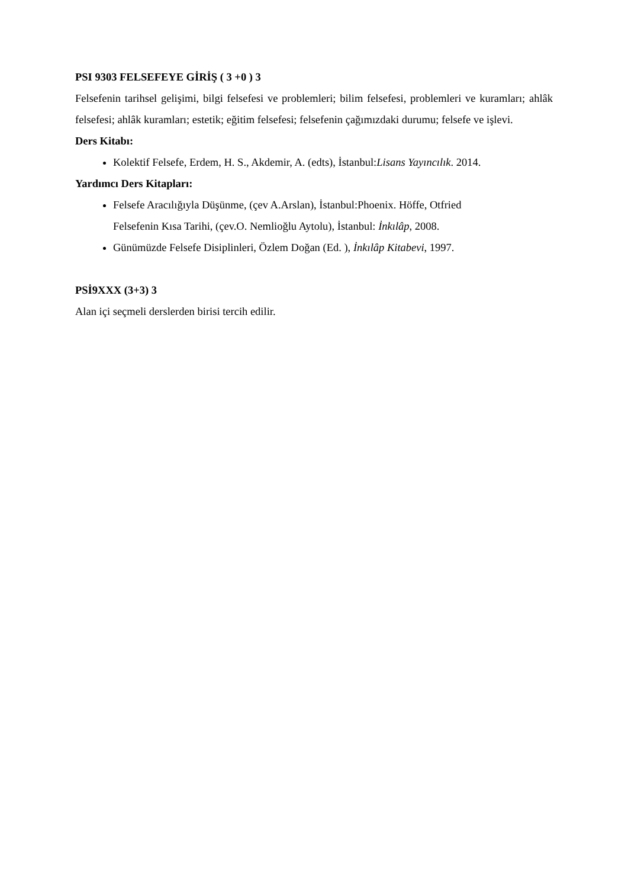PSI 9303 FELSEFEYE GİRİŞ ( 3 +0 ) 3
Felsefenin tarihsel gelişimi, bilgi felsefesi ve problemleri; bilim felsefesi, problemleri ve kuramları; ahlâk felsefesi; ahlâk kuramları; estetik; eğitim felsefesi; felsefenin çağımızdaki durumu; felsefe ve işlevi.
Ders Kitabı:
Kolektif Felsefe, Erdem, H. S., Akdemir, A. (edts), İstanbul:Lisans Yayıncılık. 2014.
Yardımcı Ders Kitapları:
Felsefe Aracılığıyla Düşünme, (çev A.Arslan), İstanbul:Phoenix. Höffe, Otfried
Felsefenin Kısa Tarihi, (çev.O. Nemlioğlu Aytolu), İstanbul: İnkılâp, 2008.
Günümüzde Felsefe Disiplinleri, Özlem Doğan (Ed. ), İnkılâp Kitabevi, 1997.
PSİ9XXX (3+3) 3
Alan içi seçmeli derslerden birisi tercih edilir.